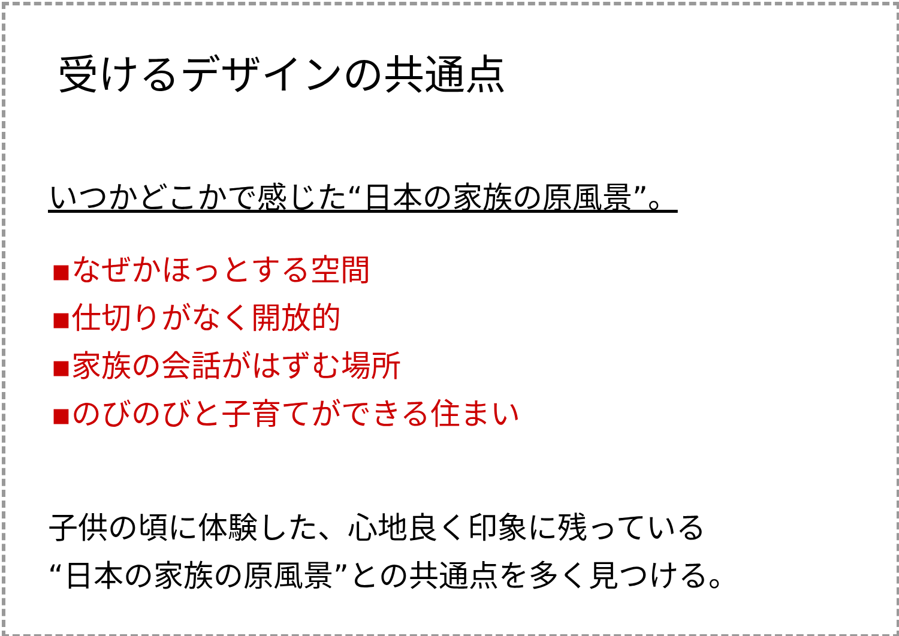受けるデザインの共通点
いつかどこかで感じた“日本の家族の原風景”。
▪なぜかほっとする空間
▪仕切りがなく開放的
▪家族の会話がはずむ場所
▪のびのびと子育てができる住まい
子供の頃に体験した、心地良く印象に残っている
“日本の家族の原風景”との共通点を多く見つける。